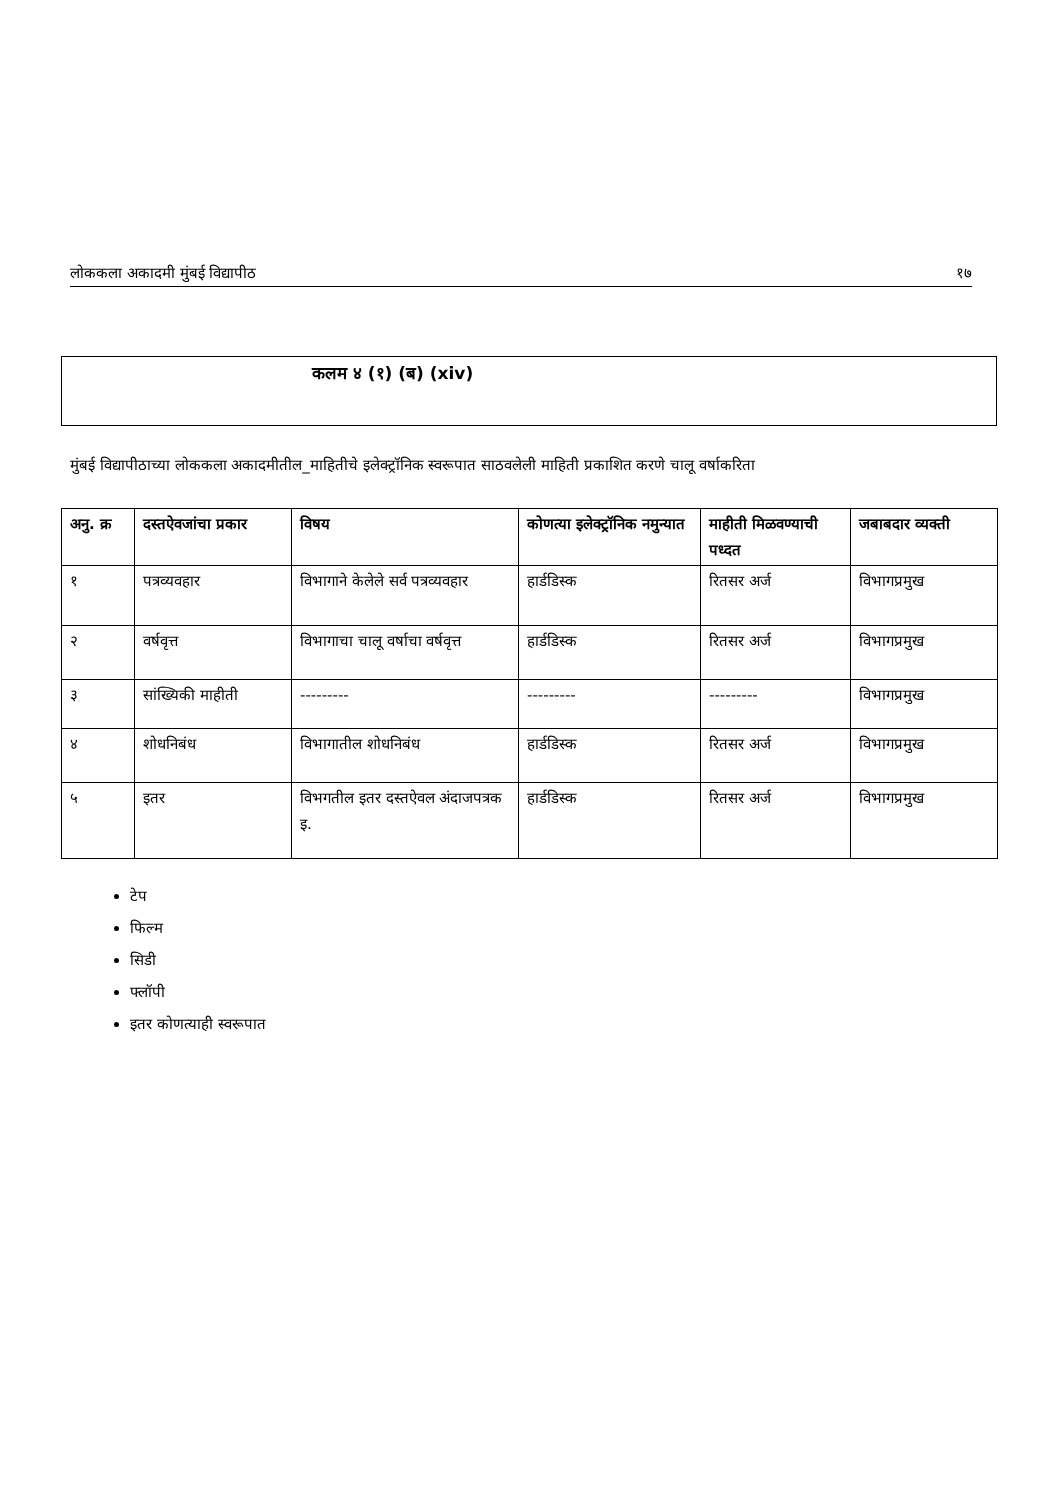लोककला अकादमी मुंबई विद्यापीठ १७
कलम ४ (१) (ब) (xiv)
मुंबई विद्यापीठाच्या लोककला अकादमीतील_माहितीचे इलेक्ट्रॉनिक स्वरूपात साठवलेली माहिती प्रकाशित करणे चालू वर्षाकरिता
| अनु. क्र | दस्तऐवजांचा प्रकार | विषय | कोणत्या इलेक्ट्रॉनिक नमुन्यात | माहीती मिळवण्याची पध्दत | जबाबदार व्यक्ती |
| --- | --- | --- | --- | --- | --- |
| १ | पत्रव्यवहार | विभागाने केलेले सर्व पत्रव्यवहार | हार्डडिस्क | रितसर अर्ज | विभागप्रमुख |
| २ | वर्षवृत्त | विभागाचा चालू वर्षाचा वर्षवृत्त | हार्डडिस्क | रितसर अर्ज | विभागप्रमुख |
| ३ | सांख्यिकी माहीती | --------- | --------- | --------- | विभागप्रमुख |
| ४ | शोधनिबंध | विभागातील शोधनिबंध | हार्डडिस्क | रितसर अर्ज | विभागप्रमुख |
| ५ | इतर | विभगतील इतर दस्तऐवल अंदाजपत्रक इ. | हार्डडिस्क | रितसर अर्ज | विभागप्रमुख |
टेप
फिल्म
सिडी
फ्लॉपी
इतर कोणत्याही स्वरूपात